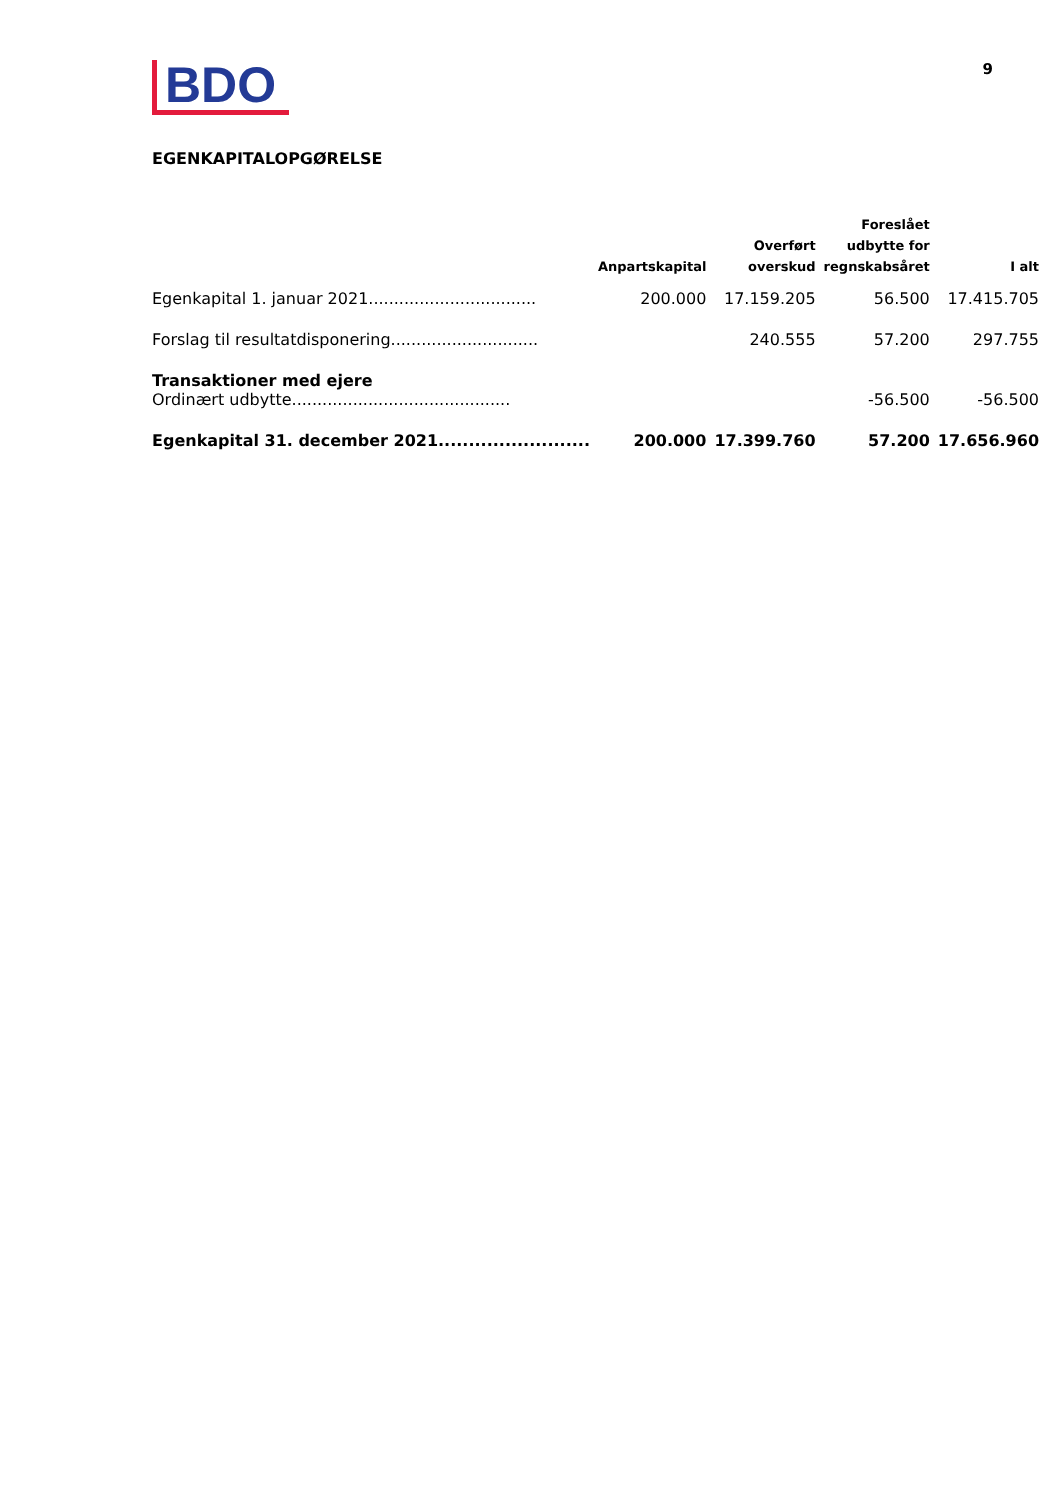BDO
9
EGENKAPITALOPGØRELSE
| | Anpartskapital | Overført overskud | Foreslået udbytte for regnskabsåret | I alt |
| --- | --- | --- | --- | --- |
| Egenkapital 1. januar 2021................................. | 200.000 | 17.159.205 | 56.500 | 17.415.705 |
| Forslag til resultatdisponering............................. | | 240.555 | 57.200 | 297.755 |
| Transaktioner med ejere | | | | |
| Ordinært udbytte........................................... | | | -56.500 | -56.500 |
| Egenkapital 31. december 2021......................... | 200.000 | 17.399.760 | 57.200 | 17.656.960 |